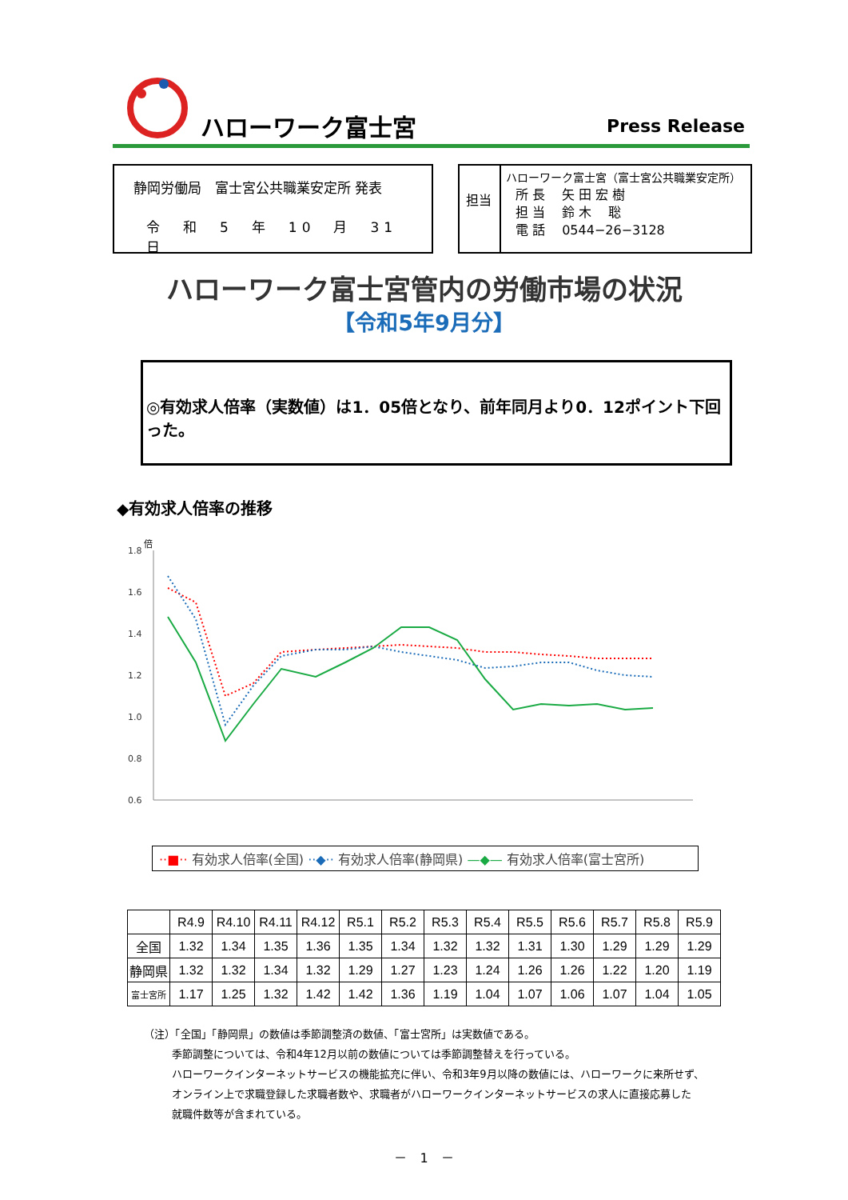ハローワーク富士宮 Press Release
静岡労働局　富士宮公共職業安定所 発表
令　和　5　年　10　月　31　日
担当
ハローワーク富士宮（富士宮公共職業安定所）
所 長　 矢 田 宏 樹
担 当　 鈴 木　 聡
電 話　 0544−26−3128
ハローワーク富士宮管内の労働市場の状況
【令和5年9月分】
◎有効求人倍率（実数値）は1．05倍となり、前年同月より0．12ポイント下回った。
◆有効求人倍率の推移
倍
1.8
1.6
1.4
1.2
1.0
0.8
0.6
··■·· 有効求人倍率(全国) ··◆·· 有効求人倍率(静岡県) —◆— 有効求人倍率(富士宮所)
| | R4.9 | R4.10 | R4.11 | R4.12 | R5.1 | R5.2 | R5.3 | R5.4 | R5.5 | R5.6 | R5.7 | R5.8 | R5.9 |
| --- | --- | --- | --- | --- | --- | --- | --- | --- | --- | --- | --- | --- | --- |
| 全国 | 1.32 | 1.34 | 1.35 | 1.36 | 1.35 | 1.34 | 1.32 | 1.32 | 1.31 | 1.30 | 1.29 | 1.29 | 1.29 |
| 静岡県 | 1.32 | 1.32 | 1.34 | 1.32 | 1.29 | 1.27 | 1.23 | 1.24 | 1.26 | 1.26 | 1.22 | 1.20 | 1.19 |
| 富士宮所 | 1.17 | 1.25 | 1.32 | 1.42 | 1.42 | 1.36 | 1.19 | 1.04 | 1.07 | 1.06 | 1.07 | 1.04 | 1.05 |
（注）「全国」「静岡県」の数値は季節調整済の数値、「富士宮所」は実数値である。
季節調整については、令和4年12月以前の数値については季節調整替えを行っている。
ハローワークインターネットサービスの機能拡充に伴い、令和3年9月以降の数値には、ハローワークに来所せず、
オンライン上で求職登録した求職者数や、求職者がハローワークインターネットサービスの求人に直接応募した
就職件数等が含まれている。
－　1　－